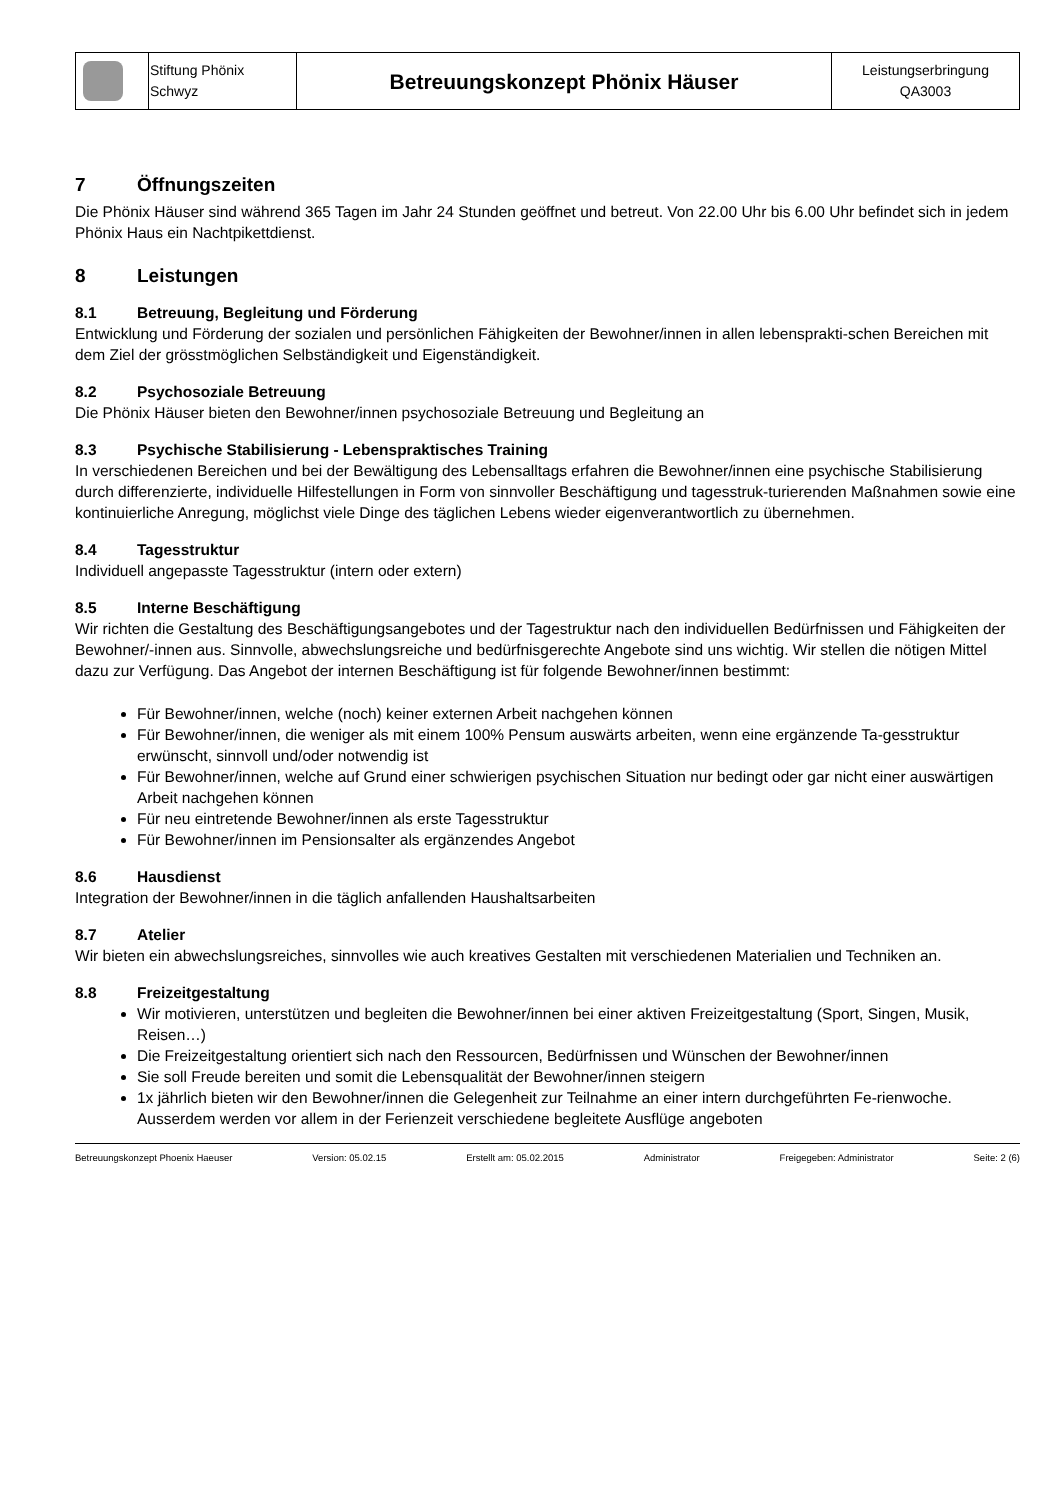| | Stiftung Phönix Schwyz | Betreuungskonzept Phönix Häuser | Leistungserbringung QA3003 |
7 Öffnungszeiten
Die Phönix Häuser sind während 365 Tagen im Jahr 24 Stunden geöffnet und betreut. Von 22.00 Uhr bis 6.00 Uhr befindet sich in jedem Phönix Haus ein Nachtpikettdienst.
8 Leistungen
8.1 Betreuung, Begleitung und Förderung
Entwicklung und Förderung der sozialen und persönlichen Fähigkeiten der Bewohner/innen in allen lebensprakti-schen Bereichen mit dem Ziel der grösstmöglichen Selbständigkeit und Eigenständigkeit.
8.2 Psychosoziale Betreuung
Die Phönix Häuser bieten den Bewohner/innen psychosoziale Betreuung und Begleitung an
8.3 Psychische Stabilisierung - Lebenspraktisches Training
In verschiedenen Bereichen und bei der Bewältigung des Lebensalltags erfahren die Bewohner/innen eine psychische Stabilisierung durch differenzierte, individuelle Hilfestellungen in Form von sinnvoller Beschäftigung und tagesstruk-turierenden Maßnahmen sowie eine kontinuierliche Anregung, möglichst viele Dinge des täglichen Lebens wieder eigenverantwortlich zu übernehmen.
8.4 Tagesstruktur
Individuell angepasste Tagesstruktur (intern oder extern)
8.5 Interne Beschäftigung
Wir richten die Gestaltung des Beschäftigungsangebotes und der Tagestruktur nach den individuellen Bedürfnissen und Fähigkeiten der Bewohner/-innen aus. Sinnvolle, abwechslungsreiche und bedürfnisgerechte Angebote sind uns wichtig. Wir stellen die nötigen Mittel dazu zur Verfügung. Das Angebot der internen Beschäftigung ist für folgende Bewohner/innen bestimmt:
Für Bewohner/innen, welche (noch) keiner externen Arbeit nachgehen können
Für Bewohner/innen, die weniger als mit einem 100% Pensum auswärts arbeiten, wenn eine ergänzende Ta-gesstruktur erwünscht, sinnvoll und/oder notwendig ist
Für Bewohner/innen, welche auf Grund einer schwierigen psychischen Situation nur bedingt oder gar nicht einer auswärtigen Arbeit nachgehen können
Für neu eintretende Bewohner/innen als erste Tagesstruktur
Für Bewohner/innen im Pensionsalter als ergänzendes Angebot
8.6 Hausdienst
Integration der Bewohner/innen in die täglich anfallenden Haushaltsarbeiten
8.7 Atelier
Wir bieten ein abwechslungsreiches, sinnvolles wie auch kreatives Gestalten mit verschiedenen Materialien und Techniken an.
8.8 Freizeitgestaltung
Wir motivieren, unterstützen und begleiten die Bewohner/innen bei einer aktiven Freizeitgestaltung (Sport, Singen, Musik, Reisen…)
Die Freizeitgestaltung orientiert sich nach den Ressourcen, Bedürfnissen und Wünschen der Bewohner/innen
Sie soll Freude bereiten und somit die Lebensqualität der Bewohner/innen steigern
1x jährlich bieten wir den Bewohner/innen die Gelegenheit zur Teilnahme an einer intern durchgeführten Fe-rienwoche. Ausserdem werden vor allem in der Ferienzeit verschiedene begleitete Ausflüge angeboten
Betreuungskonzept Phoenix Haeuser Version: 05.02.15 Erstellt am: 05.02.2015 Administrator Freigegeben: Administrator Seite: 2 (6)